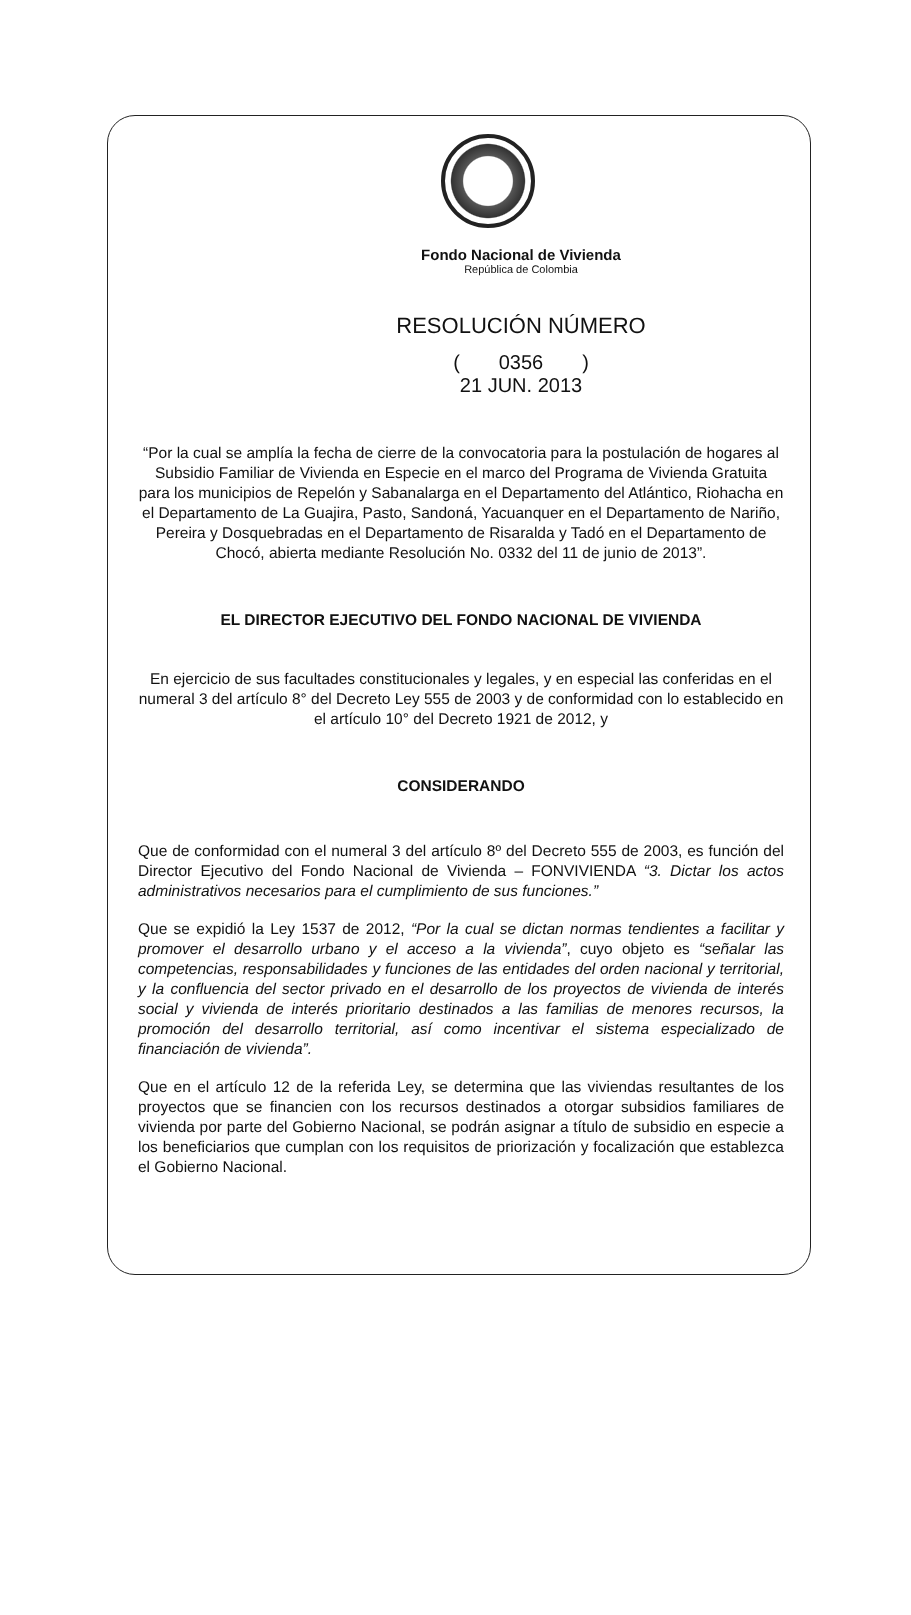Fondo Nacional de Vivienda
República de Colombia
RESOLUCIÓN NÚMERO
( 0356 )
21 JUN. 2013
“Por la cual se amplía la fecha de cierre de la convocatoria para la postulación de hogares al Subsidio Familiar de Vivienda en Especie en el marco del Programa de Vivienda Gratuita para los municipios de Repelón y Sabanalarga en el Departamento del Atlántico, Riohacha en el Departamento de La Guajira, Pasto, Sandoná, Yacuanquer en el Departamento de Nariño, Pereira y Dosquebradas en el Departamento de Risaralda y Tadó en el Departamento de Chocó, abierta mediante Resolución No. 0332 del 11 de junio de 2013”.
EL DIRECTOR EJECUTIVO DEL FONDO NACIONAL DE VIVIENDA
En ejercicio de sus facultades constitucionales y legales, y en especial las conferidas en el numeral 3 del artículo 8° del Decreto Ley 555 de 2003 y de conformidad con lo establecido en el artículo 10° del Decreto 1921 de 2012, y
CONSIDERANDO
Que de conformidad con el numeral 3 del artículo 8º del Decreto 555 de 2003, es función del Director Ejecutivo del Fondo Nacional de Vivienda – FONVIVIENDA “3. Dictar los actos administrativos necesarios para el cumplimiento de sus funciones.”
Que se expidió la Ley 1537 de 2012, “Por la cual se dictan normas tendientes a facilitar y promover el desarrollo urbano y el acceso a la vivienda”, cuyo objeto es “señalar las competencias, responsabilidades y funciones de las entidades del orden nacional y territorial, y la confluencia del sector privado en el desarrollo de los proyectos de vivienda de interés social y vivienda de interés prioritario destinados a las familias de menores recursos, la promoción del desarrollo territorial, así como incentivar el sistema especializado de financiación de vivienda”.
Que en el artículo 12 de la referida Ley, se determina que las viviendas resultantes de los proyectos que se financien con los recursos destinados a otorgar subsidios familiares de vivienda por parte del Gobierno Nacional, se podrán asignar a título de subsidio en especie a los beneficiarios que cumplan con los requisitos de priorización y focalización que establezca el Gobierno Nacional.